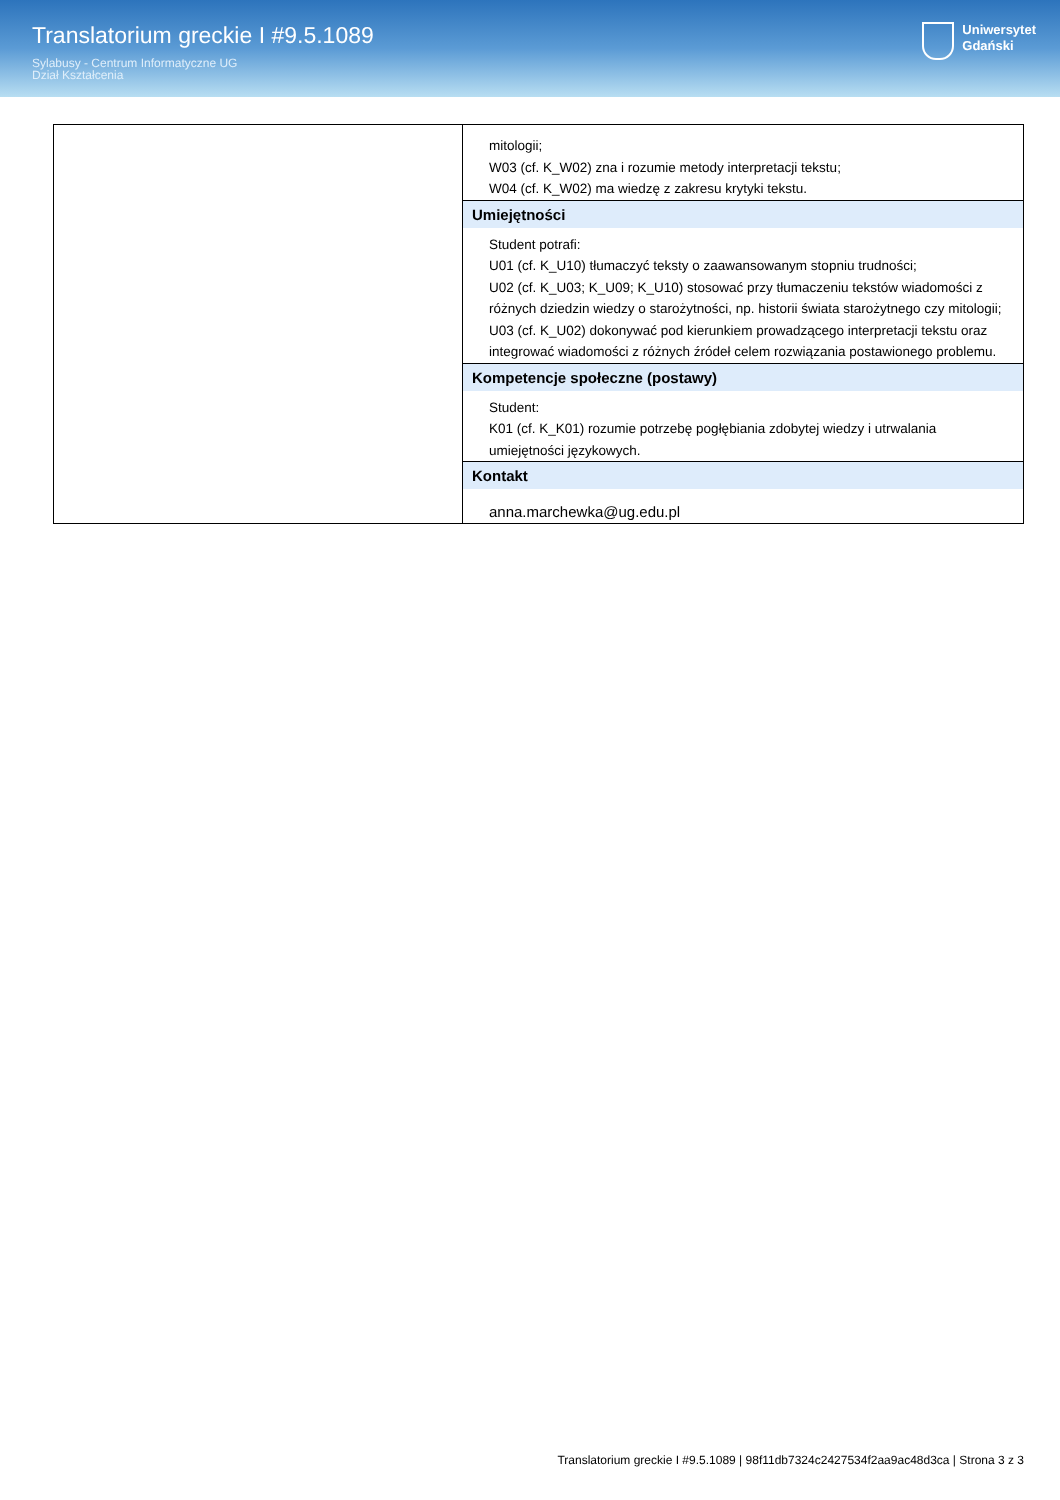Translatorium greckie I #9.5.1089
Sylabusy - Centrum Informatyczne UG
Dział Kształcenia
Uniwersytet
Gdański
| | mitologii; W03 (cf. K_W02) zna i rozumie metody interpretacji tekstu; W04 (cf. K_W02) ma wiedzę z zakresu krytyki tekstu. |
| | Umiejętności Student potrafi: U01 (cf. K_U10) tłumaczyć teksty o zaawansowanym stopniu trudności; U02 (cf. K_U03; K_U09; K_U10) stosować przy tłumaczeniu tekstów wiadomości z różnych dziedzin wiedzy o starożytności, np. historii świata starożytnego czy mitologii; U03 (cf. K_U02) dokonywać pod kierunkiem prowadzącego interpretacji tekstu oraz integrować wiadomości z różnych źródeł celem rozwiązania postawionego problemu. |
| | Kompetencje społeczne (postawy) Student: K01 (cf. K_K01) rozumie potrzebę pogłębiania zdobytej wiedzy i utrwalania umiejętności językowych. |
| | Kontakt anna.marchewka@ug.edu.pl |
Translatorium greckie I #9.5.1089 | 98f11db7324c2427534f2aa9ac48d3ca | Strona 3 z 3